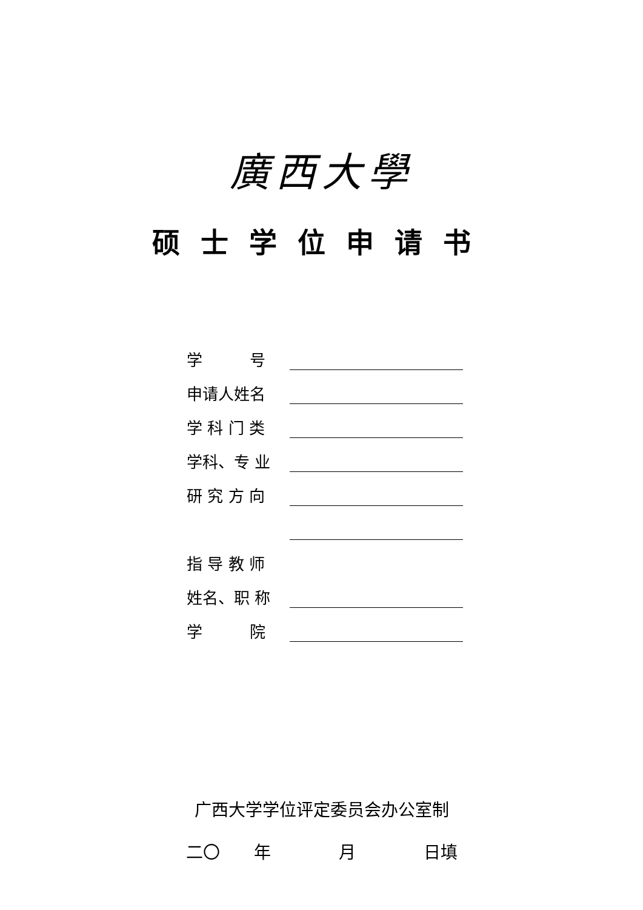廣西大學
硕士学位申请书
学　　　号
申请人姓名
学 科 门 类
学科、专 业
研 究 方 向
指 导 教 师
姓名、职 称
学　　　院
广西大学学位评定委员会办公室制
二〇　　年　　　　月　　　　日填